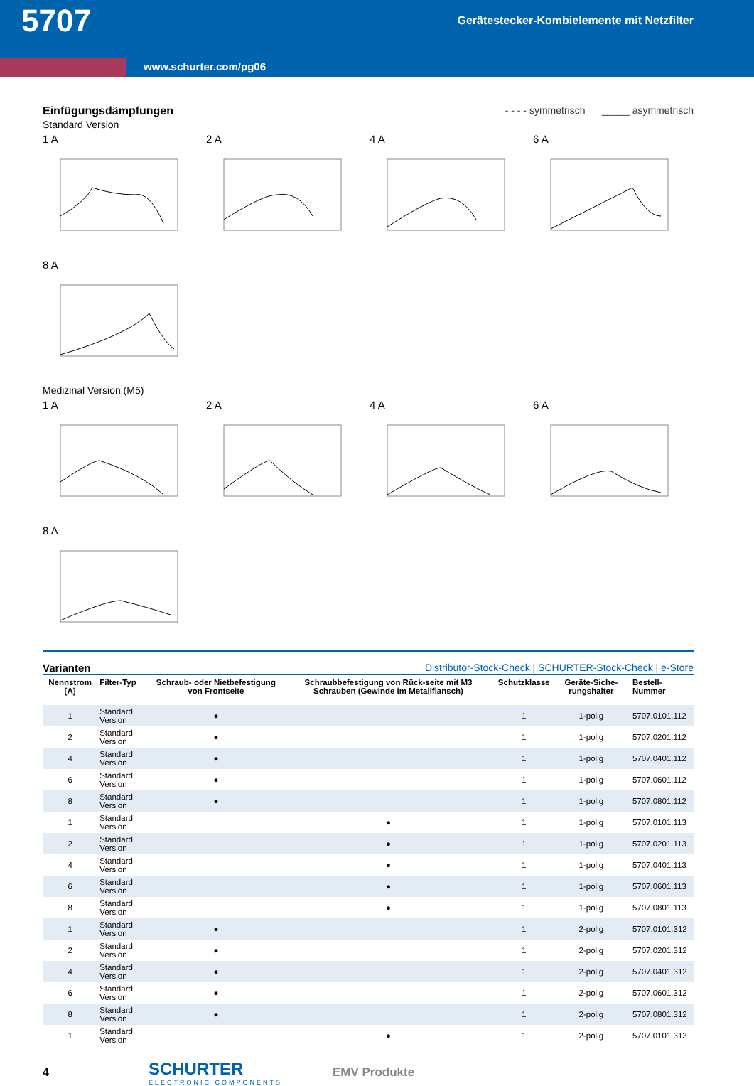5707 Gerätestecker-Kombielemente mit Netzfilter
www.schurter.com/pg06
Einfügungsdämpfungen - - - - symmetrisch _____ asymmetrisch
Standard Version
1 A 2 A 4 A 6 A
8 A
Medizinal Version (M5)
1 A 2 A 4 A 6 A
8 A
Varianten Distributor-Stock-Check | SCHURTER-Stock-Check | e-Store
| Nennstrom [A] | Filter-Typ | Schraub- oder Nietbefestigung von Frontseite | Schraubbefestigung von Rück-seite mit M3 Schrauben (Gewinde im Metallflansch) | Schutzklasse | Geräte-Siche-rungshalter | Bestell-Nummer |
| --- | --- | --- | --- | --- | --- | --- |
| 1 | Standard Version | ● | | 1 | 1-polig | 5707.0101.112 |
| 2 | Standard Version | ● | | 1 | 1-polig | 5707.0201.112 |
| 4 | Standard Version | ● | | 1 | 1-polig | 5707.0401.112 |
| 6 | Standard Version | ● | | 1 | 1-polig | 5707.0601.112 |
| 8 | Standard Version | ● | | 1 | 1-polig | 5707.0801.112 |
| 1 | Standard Version | | ● | 1 | 1-polig | 5707.0101.113 |
| 2 | Standard Version | | ● | 1 | 1-polig | 5707.0201.113 |
| 4 | Standard Version | | ● | 1 | 1-polig | 5707.0401.113 |
| 6 | Standard Version | | ● | 1 | 1-polig | 5707.0601.113 |
| 8 | Standard Version | | ● | 1 | 1-polig | 5707.0801.113 |
| 1 | Standard Version | ● | | 1 | 2-polig | 5707.0101.312 |
| 2 | Standard Version | ● | | 1 | 2-polig | 5707.0201.312 |
| 4 | Standard Version | ● | | 1 | 2-polig | 5707.0401.312 |
| 6 | Standard Version | ● | | 1 | 2-polig | 5707.0601.312 |
| 8 | Standard Version | ● | | 1 | 2-polig | 5707.0801.312 |
| 1 | Standard Version | | ● | 1 | 2-polig | 5707.0101.313 |
4
SCHURTER
ELECTRONIC COMPONENTS
EMV Produkte